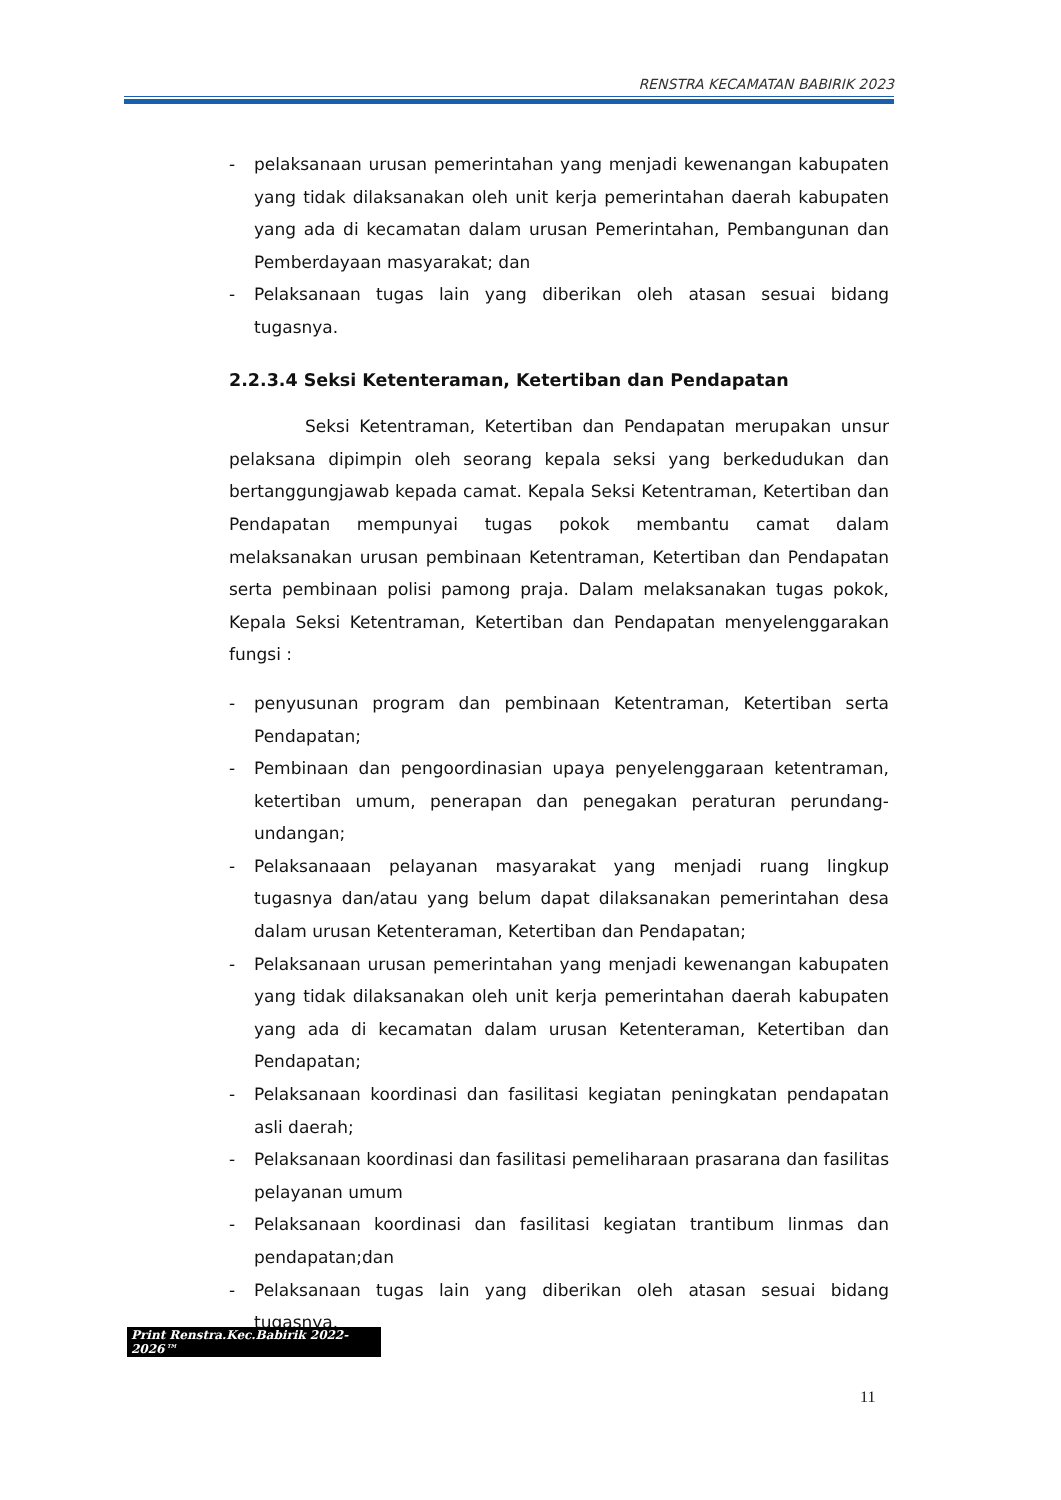RENSTRA KECAMATAN BABIRIK 2023
- pelaksanaan urusan pemerintahan yang menjadi kewenangan kabupaten yang tidak dilaksanakan oleh unit kerja pemerintahan daerah kabupaten yang ada di kecamatan dalam urusan Pemerintahan, Pembangunan dan Pemberdayaan masyarakat; dan
- Pelaksanaan tugas lain yang diberikan oleh atasan sesuai bidang tugasnya.
2.2.3.4 Seksi Ketenteraman, Ketertiban dan Pendapatan
Seksi Ketentraman, Ketertiban dan Pendapatan merupakan unsur pelaksana dipimpin oleh seorang kepala seksi yang berkedudukan dan bertanggungjawab kepada camat. Kepala Seksi Ketentraman, Ketertiban dan Pendapatan mempunyai tugas pokok membantu camat dalam melaksanakan urusan pembinaan Ketentraman, Ketertiban dan Pendapatan serta pembinaan polisi pamong praja. Dalam melaksanakan tugas pokok, Kepala Seksi Ketentraman, Ketertiban dan Pendapatan menyelenggarakan fungsi :
- penyusunan program dan pembinaan Ketentraman, Ketertiban serta Pendapatan;
- Pembinaan dan pengoordinasian upaya penyelenggaraan ketentraman, ketertiban umum, penerapan dan penegakan peraturan perundang-undangan;
- Pelaksanaaan pelayanan masyarakat yang menjadi ruang lingkup tugasnya dan/atau yang belum dapat dilaksanakan pemerintahan desa dalam urusan Ketenteraman, Ketertiban dan Pendapatan;
- Pelaksanaan urusan pemerintahan yang menjadi kewenangan kabupaten yang tidak dilaksanakan oleh unit kerja pemerintahan daerah kabupaten yang ada di kecamatan dalam urusan Ketenteraman, Ketertiban dan Pendapatan;
- Pelaksanaan koordinasi dan fasilitasi kegiatan peningkatan pendapatan asli daerah;
- Pelaksanaan koordinasi dan fasilitasi pemeliharaan prasarana dan fasilitas pelayanan umum
- Pelaksanaan koordinasi dan fasilitasi kegiatan trantibum linmas dan pendapatan;dan
- Pelaksanaan tugas lain yang diberikan oleh atasan sesuai bidang tugasnya.
Print Renstra.Kec.Babirik 2022-2026™
11